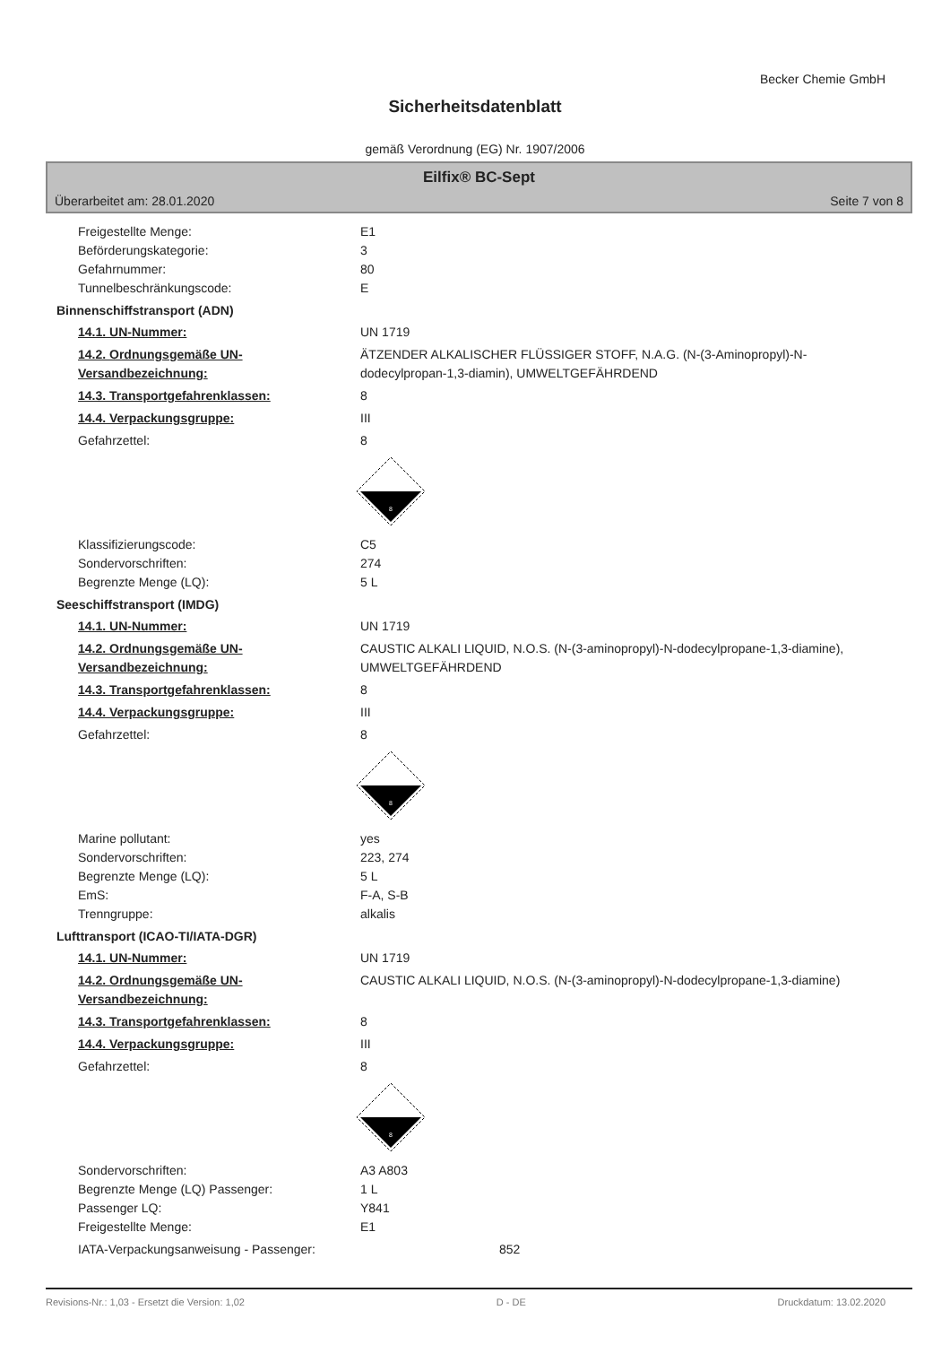Becker Chemie GmbH
Sicherheitsdatenblatt
gemäß Verordnung (EG) Nr. 1907/2006
Eilfix® BC-Sept
Überarbeitet am: 28.01.2020 Seite 7 von 8
Freigestellte Menge: E1
Beförderungskategorie: 3
Gefahrnummer: 80
Tunnelbeschränkungscode: E
Binnenschiffstransport (ADN)
14.1. UN-Nummer: UN 1719
14.2. Ordnungsgemäße UN-Versandbezeichnung:
ÄTZENDER ALKALISCHER FLÜSSIGER STOFF, N.A.G. (N-(3-Aminopropyl)-N-dodecylpropan-1,3-diamin), UMWELTGEFÄHRDEND
14.3. Transportgefahrenklassen: 8
14.4. Verpackungsgruppe: III
Gefahrzettel: 8
8
Klassifizierungscode: C5
Sondervorschriften: 274
Begrenzte Menge (LQ): 5 L
Seeschiffstransport (IMDG)
14.1. UN-Nummer: UN 1719
14.2. Ordnungsgemäße UN-Versandbezeichnung:
CAUSTIC ALKALI LIQUID, N.O.S. (N-(3-aminopropyl)-N-dodecylpropane-1,3-diamine), UMWELTGEFÄHRDEND
14.3. Transportgefahrenklassen: 8
14.4. Verpackungsgruppe: III
Gefahrzettel: 8
8
Marine pollutant: yes
Sondervorschriften: 223, 274
Begrenzte Menge (LQ): 5 L
EmS: F-A, S-B
Trenngruppe: alkalis
Lufttransport (ICAO-TI/IATA-DGR)
14.1. UN-Nummer: UN 1719
14.2. Ordnungsgemäße UN-Versandbezeichnung:
CAUSTIC ALKALI LIQUID, N.O.S. (N-(3-aminopropyl)-N-dodecylpropane-1,3-diamine)
14.3. Transportgefahrenklassen: 8
14.4. Verpackungsgruppe: III
Gefahrzettel: 8
8
Sondervorschriften: A3 A803
Begrenzte Menge (LQ) Passenger: 1 L
Passenger LQ: Y841
Freigestellte Menge: E1
IATA-Verpackungsanweisung - Passenger: 852
Revisions-Nr.: 1,03 - Ersetzt die Version: 1,02 D - DE Druckdatum: 13.02.2020